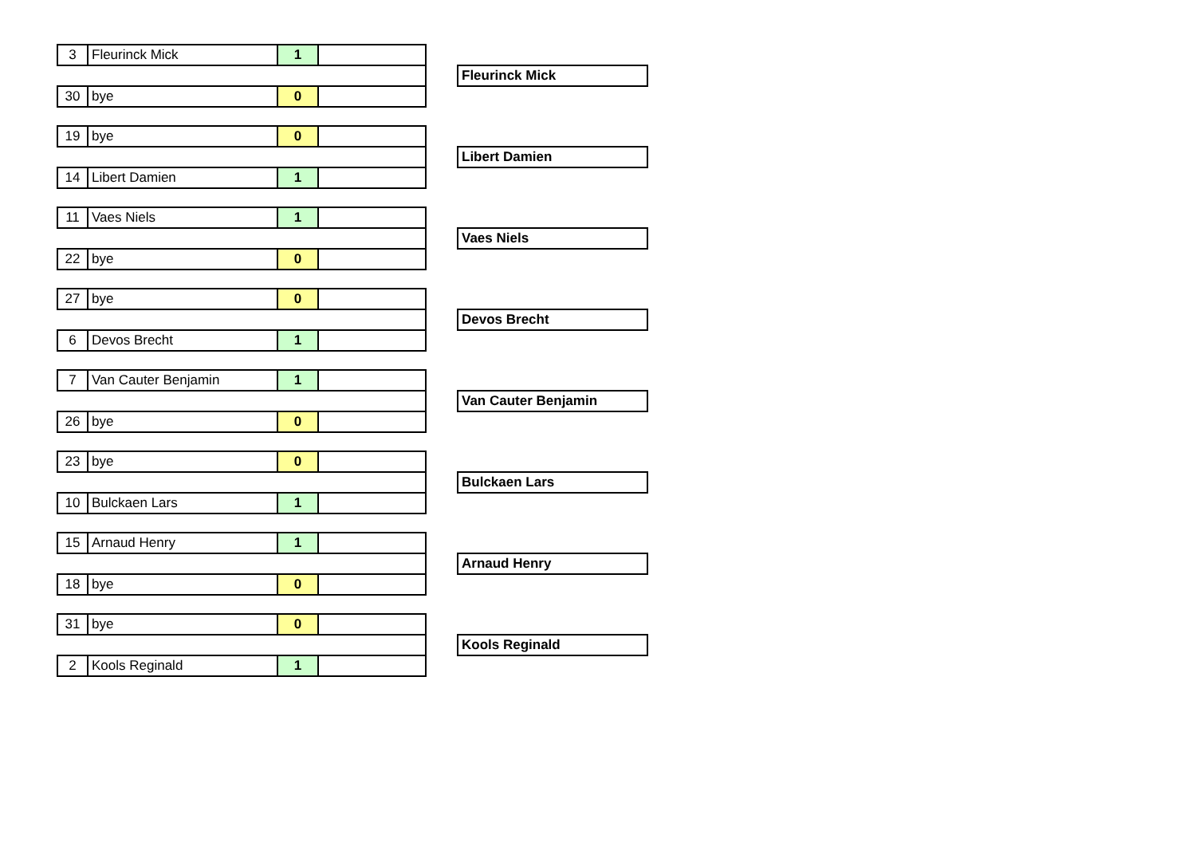| 3 | Fleurinck Mick | 1 | | | |
| | | | | | Fleurinck Mick |
| 30 | bye | 0 | | | |
| 19 | bye | 0 | | | |
| | | | | | Libert Damien |
| 14 | Libert Damien | 1 | | | |
| 11 | Vaes Niels | 1 | | | |
| | | | | | Vaes Niels |
| 22 | bye | 0 | | | |
| 27 | bye | 0 | | | |
| | | | | | Devos Brecht |
| 6 | Devos Brecht | 1 | | | |
| 7 | Van Cauter Benjamin | 1 | | | |
| | | | | | Van Cauter Benjamin |
| 26 | bye | 0 | | | |
| 23 | bye | 0 | | | |
| | | | | | Bulckaen Lars |
| 10 | Bulckaen Lars | 1 | | | |
| 15 | Arnaud Henry | 1 | | | |
| | | | | | Arnaud Henry |
| 18 | bye | 0 | | | |
| 31 | bye | 0 | | | |
| | | | | | Kools Reginald |
| 2 | Kools Reginald | 1 | | | |